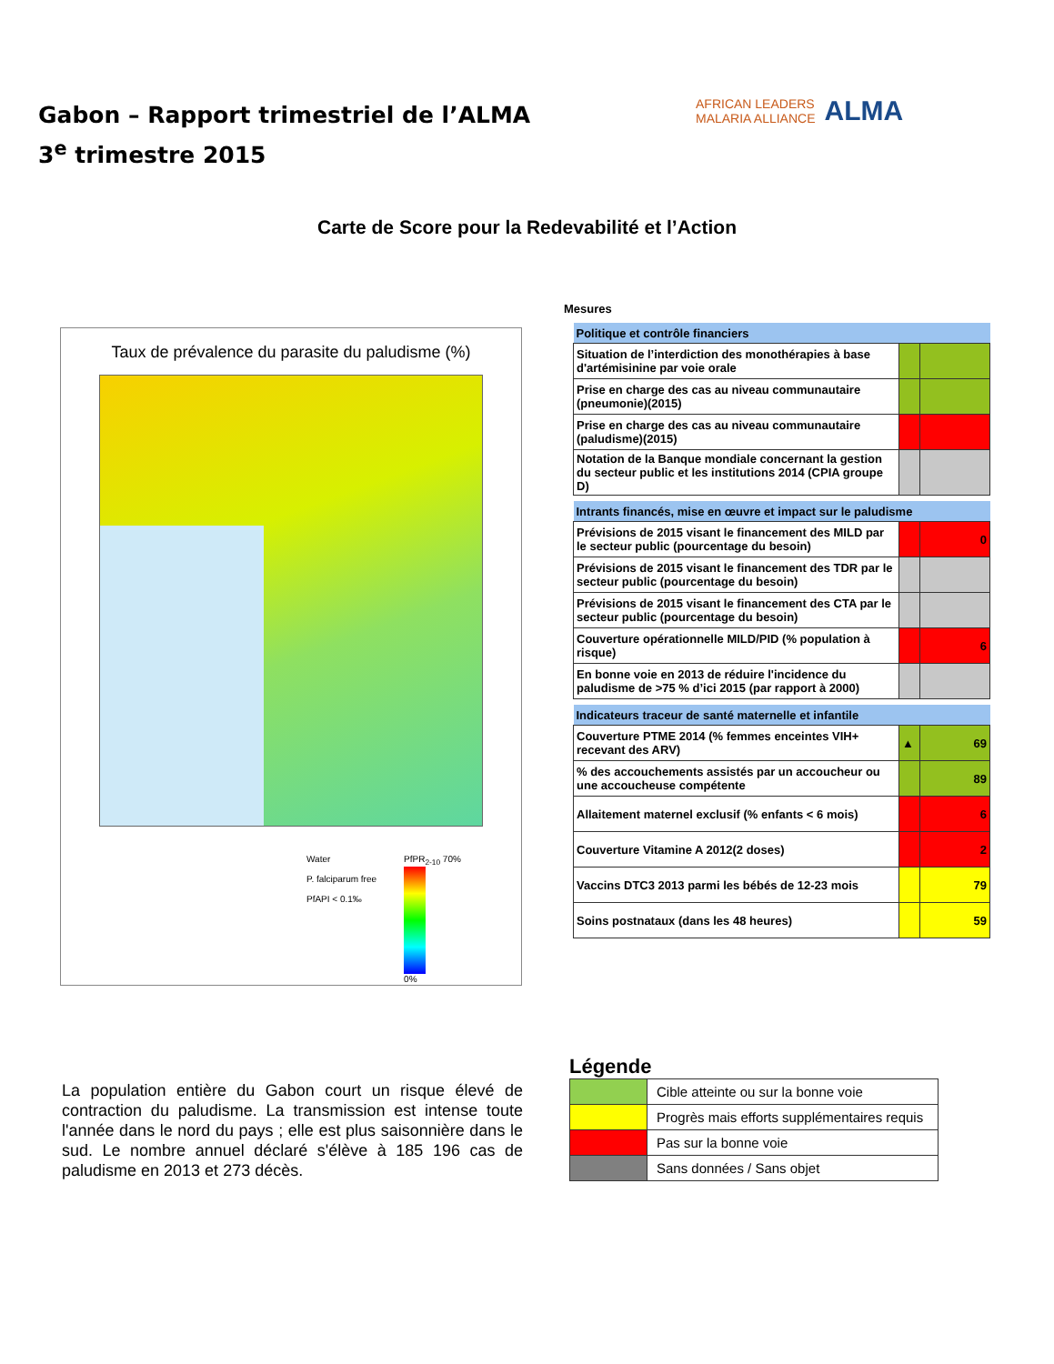Gabon – Rapport trimestriel de l’ALMA
3<sup>e</sup> trimestre 2015
AFRICAN LEADERS
MALARIA ALLIANCE
ALMA
Carte de Score pour la Redevabilité et l’Action
Taux de prévalence du parasite du paludisme (%)
Water
P. falciparum free
PfAPI < 0.1‰
PfPR<sub>2-10</sub> 70%
0%
La population entière du Gabon court un risque élevé de contraction du paludisme. La transmission est intense toute l'année dans le nord du pays ; elle est plus saisonnière dans le sud. Le nombre annuel déclaré s'élève à 185 196 cas de paludisme en 2013 et 273 décès.
Mesures
| Politique et contrôle financiers | | |
| Situation de l’interdiction des monothérapies à base d'artémisinine par voie orale | | |
| Prise en charge des cas au niveau communautaire (pneumonie)(2015) | | |
| Prise en charge des cas au niveau communautaire (paludisme)(2015) | | |
| Notation de la Banque mondiale concernant la gestion du secteur public et les institutions 2014 (CPIA groupe D) | | |
| Intrants financés, mise en œuvre et impact sur le paludisme | | |
| Prévisions de 2015 visant le financement des MILD par le secteur public (pourcentage du besoin) | | 0 |
| Prévisions de 2015 visant le financement des TDR par le secteur public (pourcentage du besoin) | | |
| Prévisions de 2015 visant le financement des CTA par le secteur public (pourcentage du besoin) | | |
| Couverture opérationnelle MILD/PID (% population à risque) | | 6 |
| En bonne voie en 2013 de réduire l'incidence du paludisme de >75 % d’ici 2015 (par rapport à 2000) | | |
| Indicateurs traceur de santé maternelle et infantile | | |
| Couverture PTME 2014 (% femmes enceintes VIH+ recevant des ARV) | ▲ | 69 |
| % des accouchements assistés par un accoucheur ou une accoucheuse compétente | | 89 |
| Allaitement maternel exclusif (% enfants < 6 mois) | | 6 |
| Couverture Vitamine A 2012(2 doses) | | 2 |
| Vaccins DTC3 2013 parmi les bébés de 12-23 mois | | 79 |
| Soins postnataux (dans les 48 heures) | | 59 |
Légende
| | Cible atteinte ou sur la bonne voie |
| | Progrès mais efforts supplémentaires requis |
| | Pas sur la bonne voie |
| | Sans données / Sans objet |